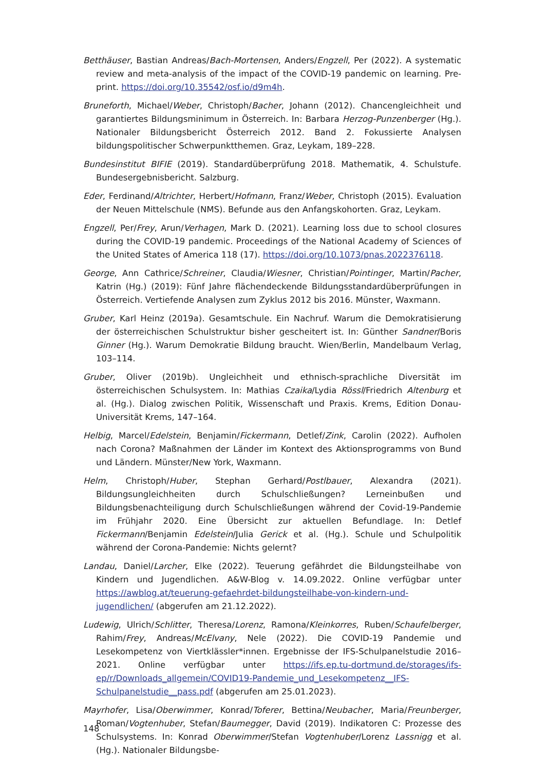Betthäuser, Bastian Andreas/Bach-Mortensen, Anders/Engzell, Per (2022). A systematic review and meta-analysis of the impact of the COVID-19 pandemic on learning. Pre-print. https://doi.org/10.35542/osf.io/d9m4h.
Bruneforth, Michael/Weber, Christoph/Bacher, Johann (2012). Chancengleichheit und garantiertes Bildungsminimum in Österreich. In: Barbara Herzog-Punzenberger (Hg.). Nationaler Bildungsbericht Österreich 2012. Band 2. Fokussierte Analysen bildungspolitischer Schwerpunktthemen. Graz, Leykam, 189–228.
Bundesinstitut BIFIE (2019). Standardüberprüfung 2018. Mathematik, 4. Schulstufe. Bundesergebnisbericht. Salzburg.
Eder, Ferdinand/Altrichter, Herbert/Hofmann, Franz/Weber, Christoph (2015). Evaluation der Neuen Mittelschule (NMS). Befunde aus den Anfangskohorten. Graz, Leykam.
Engzell, Per/Frey, Arun/Verhagen, Mark D. (2021). Learning loss due to school closures during the COVID-19 pandemic. Proceedings of the National Academy of Sciences of the United States of America 118 (17). https://doi.org/10.1073/pnas.2022376118.
George, Ann Cathrice/Schreiner, Claudia/Wiesner, Christian/Pointinger, Martin/Pacher, Katrin (Hg.) (2019): Fünf Jahre flächendeckende Bildungsstandardüberprüfungen in Österreich. Vertiefende Analysen zum Zyklus 2012 bis 2016. Münster, Waxmann.
Gruber, Karl Heinz (2019a). Gesamtschule. Ein Nachruf. Warum die Demokratisierung der österreichischen Schulstruktur bisher gescheitert ist. In: Günther Sandner/Boris Ginner (Hg.). Warum Demokratie Bildung braucht. Wien/Berlin, Mandelbaum Verlag, 103–114.
Gruber, Oliver (2019b). Ungleichheit und ethnisch-sprachliche Diversität im österreichischen Schulsystem. In: Mathias Czaika/Lydia Rössl/Friedrich Altenburg et al. (Hg.). Dialog zwischen Politik, Wissenschaft und Praxis. Krems, Edition Donau-Universität Krems, 147–164.
Helbig, Marcel/Edelstein, Benjamin/Fickermann, Detlef/Zink, Carolin (2022). Aufholen nach Corona? Maßnahmen der Länder im Kontext des Aktionsprogramms von Bund und Ländern. Münster/New York, Waxmann.
Helm, Christoph/Huber, Stephan Gerhard/Postlbauer, Alexandra (2021). Bildungsungleichheiten durch Schulschließungen? Lerneinbußen und Bildungsbenachteiligung durch Schulschließungen während der Covid-19-Pandemie im Frühjahr 2020. Eine Übersicht zur aktuellen Befundlage. In: Detlef Fickermann/Benjamin Edelstein/Julia Gerick et al. (Hg.). Schule und Schulpolitik während der Corona-Pandemie: Nichts gelernt?
Landau, Daniel/Larcher, Elke (2022). Teuerung gefährdet die Bildungsteilhabe von Kindern und Jugendlichen. A&W-Blog v. 14.09.2022. Online verfügbar unter https://awblog.at/teuerung-gefaehrdet-bildungsteilhabe-von-kindern-und-jugendlichen/ (abgerufen am 21.12.2022).
Ludewig, Ulrich/Schlitter, Theresa/Lorenz, Ramona/Kleinkorres, Ruben/Schaufelberger, Rahim/Frey, Andreas/McElvany, Nele (2022). Die COVID-19 Pandemie und Lesekompetenz von Viertklässler*innen. Ergebnisse der IFS-Schulpanelstudie 2016–2021. Online verfügbar unter https://ifs.ep.tu-dortmund.de/storages/ifs-ep/r/Downloads_allgemein/COVID19-Pandemie_und_Lesekompetenz__IFS-Schulpanelstudie__pass.pdf (abgerufen am 25.01.2023).
Mayrhofer, Lisa/Oberwimmer, Konrad/Toferer, Bettina/Neubacher, Maria/Freunberger, Roman/Vogtenhuber, Stefan/Baumegger, David (2019). Indikatoren C: Prozesse des Schulsystems. In: Konrad Oberwimmer/Stefan Vogtenhuber/Lorenz Lassnigg et al. (Hg.). Nationaler Bildungsbe-
148